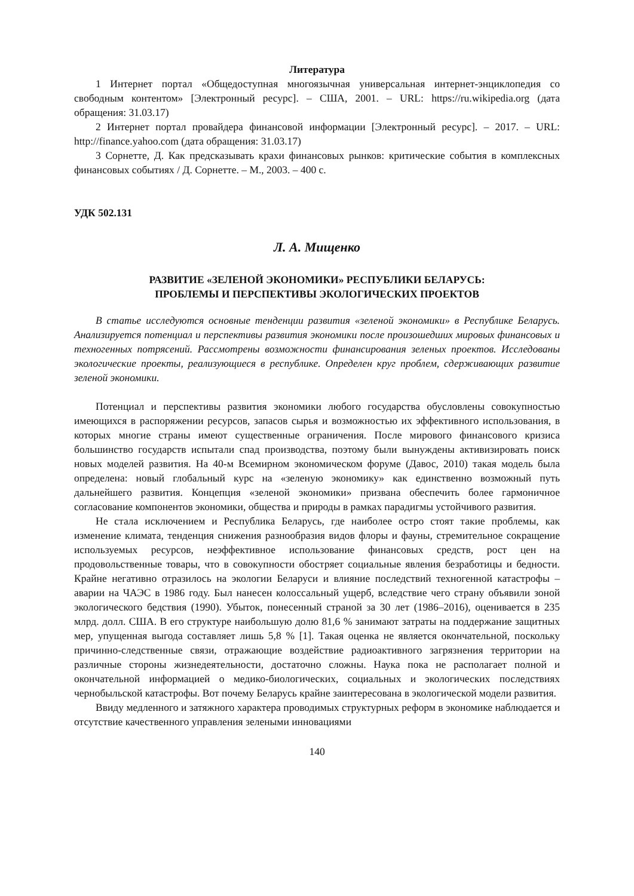Литература
1 Интернет портал «Общедоступная многоязычная универсальная интернет-энциклопедия со свободным контентом» [Электронный ресурс]. – США, 2001. – URL: https://ru.wikipedia.org (дата обращения: 31.03.17)
2 Интернет портал провайдера финансовой информации [Электронный ресурс]. – 2017. – URL: http://finance.yahoo.com (дата обращения: 31.03.17)
3 Сорнетте, Д. Как предсказывать крахи финансовых рынков: критические события в комплексных финансовых событиях / Д. Сорнетте. – М., 2003. – 400 с.
УДК 502.131
Л. А. Мищенко
РАЗВИТИЕ «ЗЕЛЕНОЙ ЭКОНОМИКИ» РЕСПУБЛИКИ БЕЛАРУСЬ:
ПРОБЛЕМЫ И ПЕРСПЕКТИВЫ ЭКОЛОГИЧЕСКИХ ПРОЕКТОВ
В статье исследуются основные тенденции развития «зеленой экономики» в Республике Беларусь. Анализируется потенциал и перспективы развития экономики после произошедших мировых финансовых и техногенных потрясений. Рассмотрены возможности финансирования зеленых проектов. Исследованы экологические проекты, реализующиеся в республике. Определен круг проблем, сдерживающих развитие зеленой экономики.
Потенциал и перспективы развития экономики любого государства обусловлены совокупностью имеющихся в распоряжении ресурсов, запасов сырья и возможностью их эффективного использования, в которых многие страны имеют существенные ограничения. После мирового финансового кризиса большинство государств испытали спад производства, поэтому были вынуждены активизировать поиск новых моделей развития. На 40-м Всемирном экономическом форуме (Давос, 2010) такая модель была определена: новый глобальный курс на «зеленую экономику» как единственно возможный путь дальнейшего развития. Концепция «зеленой экономики» призвана обеспечить более гармоничное согласование компонентов экономики, общества и природы в рамках парадигмы устойчивого развития.
Не стала исключением и Республика Беларусь, где наиболее остро стоят такие проблемы, как изменение климата, тенденция снижения разнообразия видов флоры и фауны, стремительное сокращение используемых ресурсов, неэффективное использование финансовых средств, рост цен на продовольственные товары, что в совокупности обостряет социальные явления безработицы и бедности. Крайне негативно отразилось на экологии Беларуси и влияние последствий техногенной катастрофы – аварии на ЧАЭС в 1986 году. Был нанесен колоссальный ущерб, вследствие чего страну объявили зоной экологического бедствия (1990). Убыток, понесенный страной за 30 лет (1986–2016), оценивается в 235 млрд. долл. США. В его структуре наибольшую долю 81,6 % занимают затраты на поддержание защитных мер, упущенная выгода составляет лишь 5,8 % [1]. Такая оценка не является окончательной, поскольку причинно-следственные связи, отражающие воздействие радиоактивного загрязнения территории на различные стороны жизнедеятельности, достаточно сложны. Наука пока не располагает полной и окончательной информацией о медико-биологических, социальных и экологических последствиях чернобыльской катастрофы. Вот почему Беларусь крайне заинтересована в экологической модели развития.
Ввиду медленного и затяжного характера проводимых структурных реформ в экономике наблюдается и отсутствие качественного управления зелеными инновациями
140